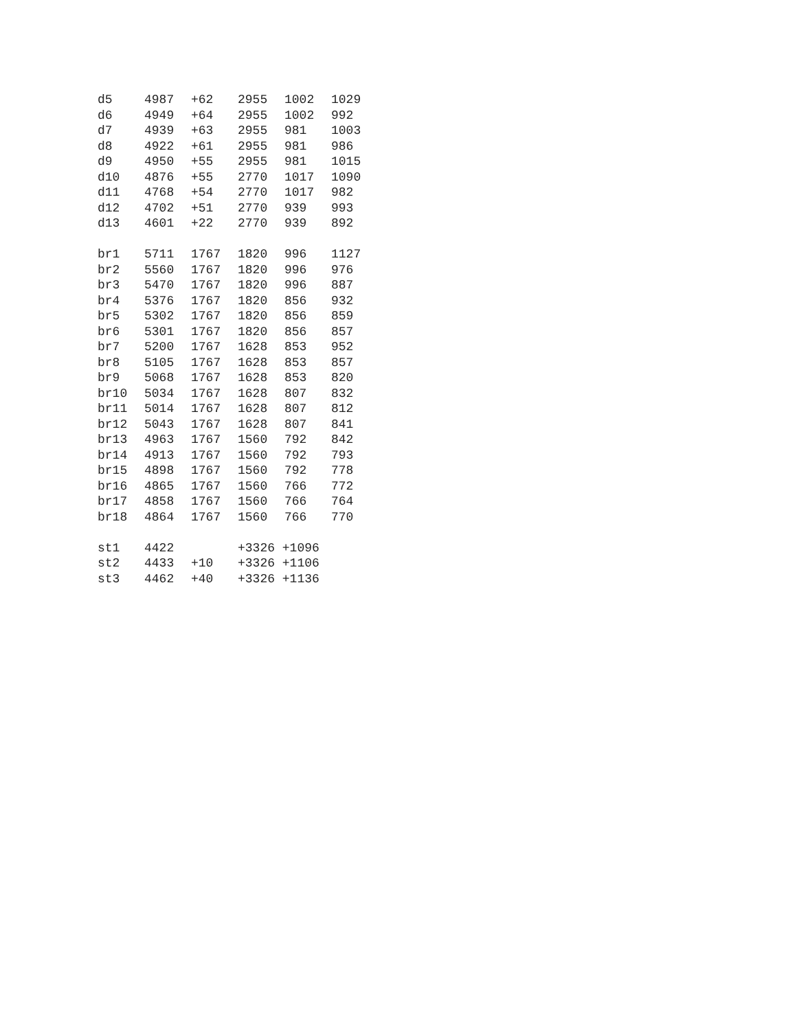| d5 | 4987 | +62 | 2955 | 1002 | 1029 |
| d6 | 4949 | +64 | 2955 | 1002 | 992 |
| d7 | 4939 | +63 | 2955 | 981 | 1003 |
| d8 | 4922 | +61 | 2955 | 981 | 986 |
| d9 | 4950 | +55 | 2955 | 981 | 1015 |
| d10 | 4876 | +55 | 2770 | 1017 | 1090 |
| d11 | 4768 | +54 | 2770 | 1017 | 982 |
| d12 | 4702 | +51 | 2770 | 939 | 993 |
| d13 | 4601 | +22 | 2770 | 939 | 892 |
| br1 | 5711 | 1767 | 1820 | 996 | 1127 |
| br2 | 5560 | 1767 | 1820 | 996 | 976 |
| br3 | 5470 | 1767 | 1820 | 996 | 887 |
| br4 | 5376 | 1767 | 1820 | 856 | 932 |
| br5 | 5302 | 1767 | 1820 | 856 | 859 |
| br6 | 5301 | 1767 | 1820 | 856 | 857 |
| br7 | 5200 | 1767 | 1628 | 853 | 952 |
| br8 | 5105 | 1767 | 1628 | 853 | 857 |
| br9 | 5068 | 1767 | 1628 | 853 | 820 |
| br10 | 5034 | 1767 | 1628 | 807 | 832 |
| br11 | 5014 | 1767 | 1628 | 807 | 812 |
| br12 | 5043 | 1767 | 1628 | 807 | 841 |
| br13 | 4963 | 1767 | 1560 | 792 | 842 |
| br14 | 4913 | 1767 | 1560 | 792 | 793 |
| br15 | 4898 | 1767 | 1560 | 792 | 778 |
| br16 | 4865 | 1767 | 1560 | 766 | 772 |
| br17 | 4858 | 1767 | 1560 | 766 | 764 |
| br18 | 4864 | 1767 | 1560 | 766 | 770 |
| st1 | 4422 | | +3326 +1096 | | |
| st2 | 4433 | +10 | +3326 +1106 | | |
| st3 | 4462 | +40 | +3326 +1136 | | |